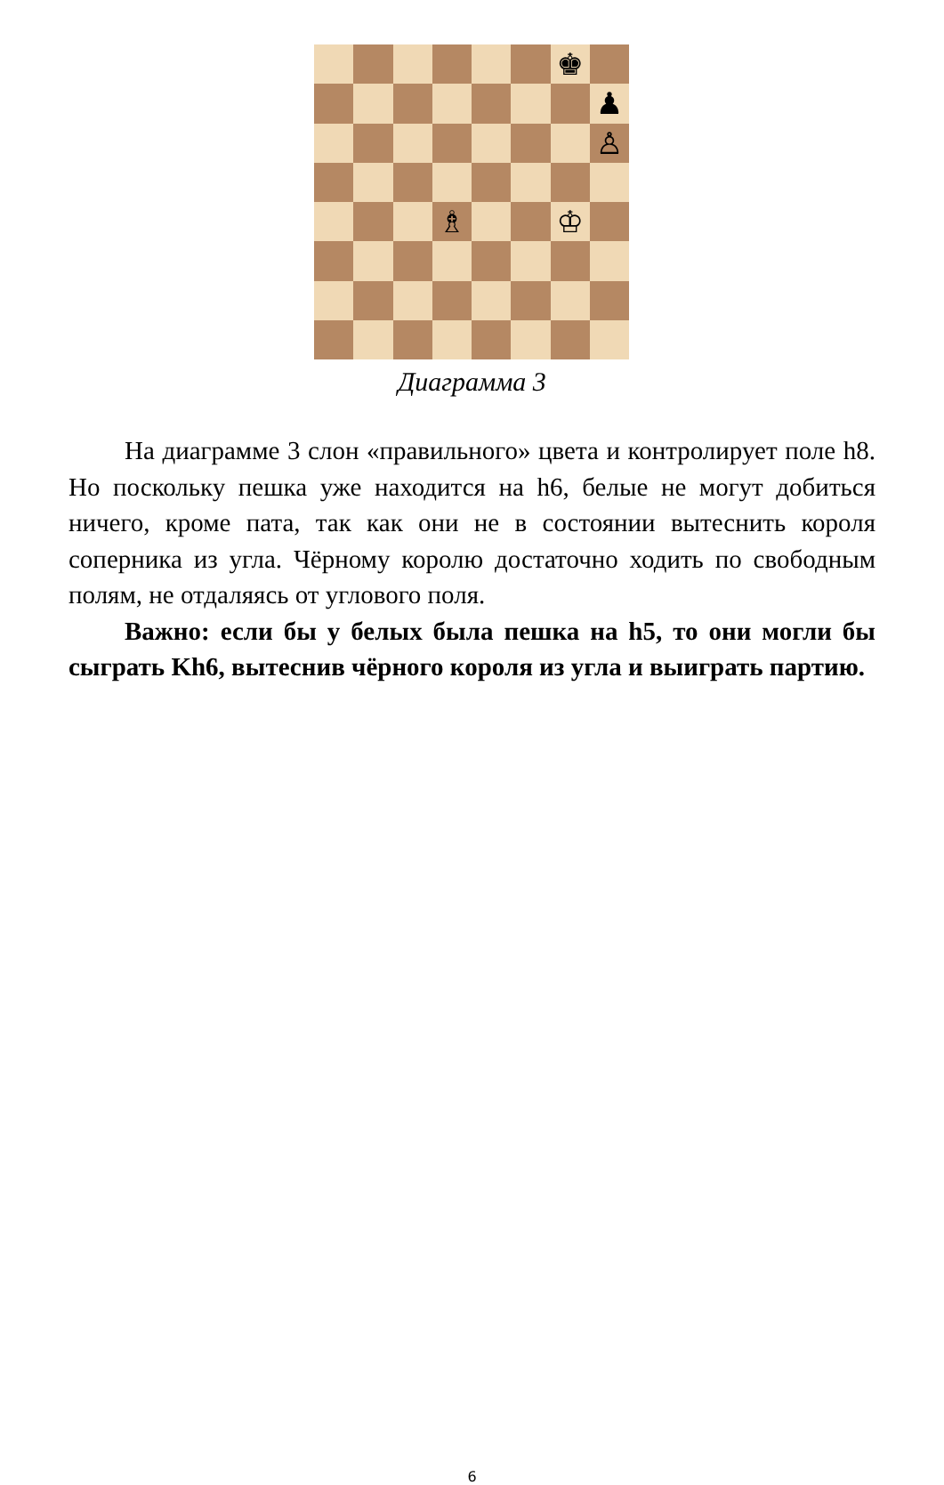♚
♟
♙
♗
♔
Диаграмма 3
На диаграмме 3 слон «правильного» цвета и контролирует поле h8. Но поскольку пешка уже находится на h6, белые не могут добиться ничего, кроме пата, так как они не в состоянии вытеснить короля соперника из угла. Чёрному королю достаточно ходить по свободным полям, не отдаляясь от углового поля.
Важно: если бы у белых была пешка на h5, то они могли бы сыграть Kh6, вытеснив чёрного короля из угла и выиграть партию.
6